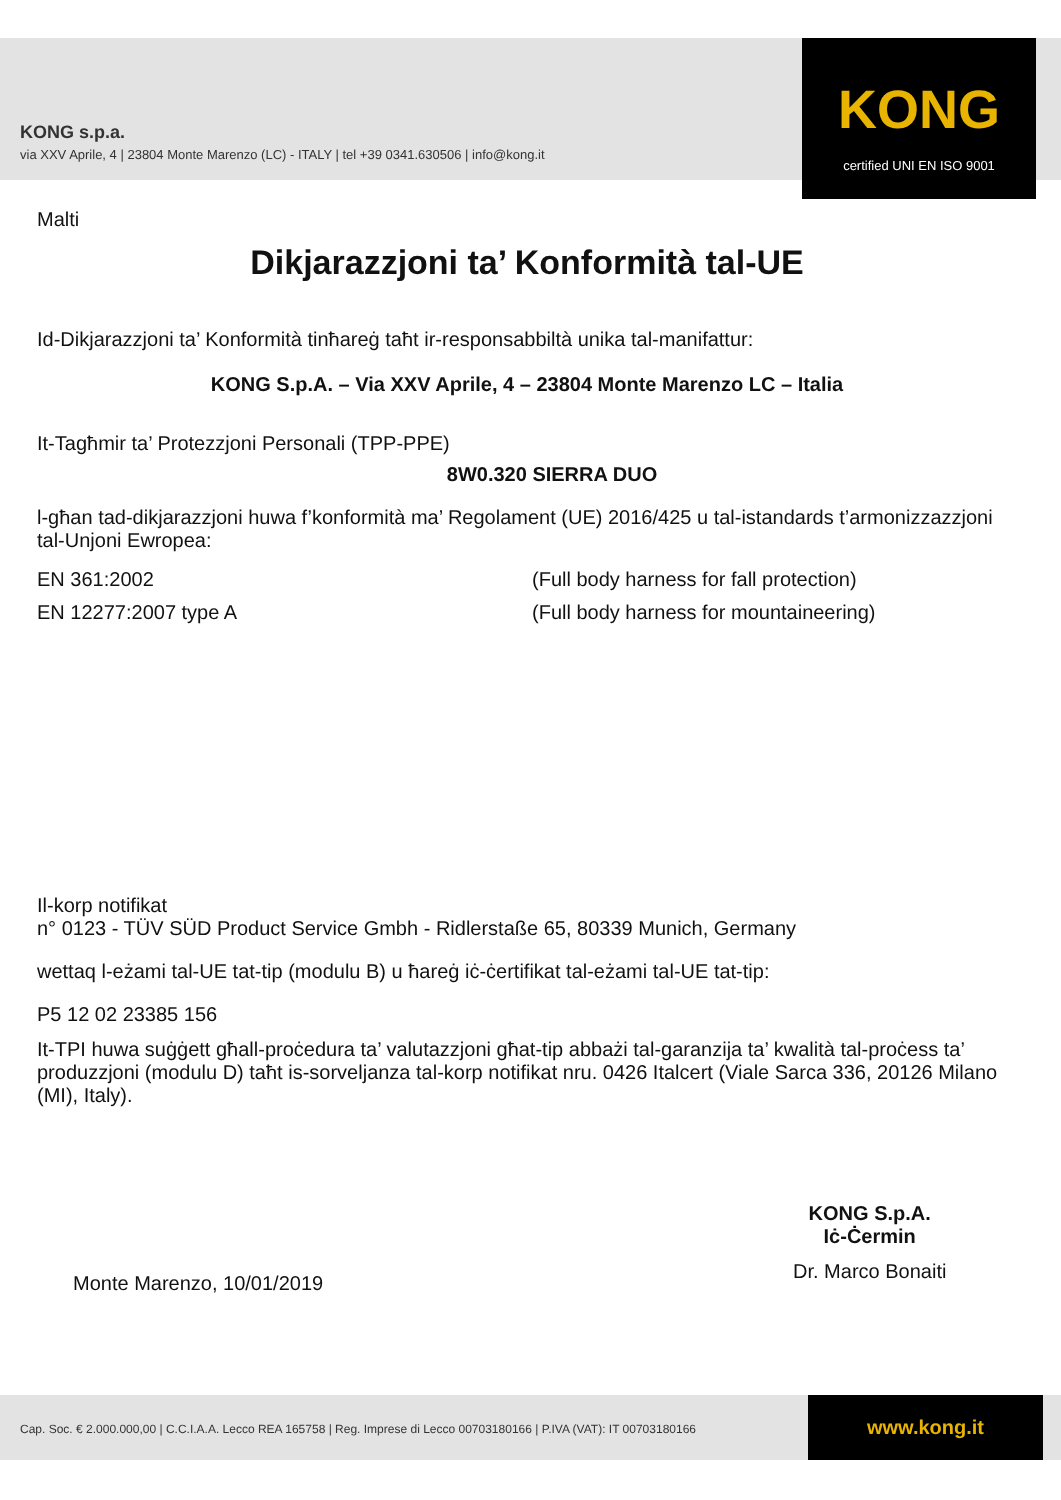KONG s.p.a.
via XXV Aprile, 4 | 23804 Monte Marenzo (LC) - ITALY | tel +39 0341.630506 | info@kong.it
KONG
certified UNI EN ISO 9001
Malti
Dikjarazzjoni ta’ Konformità tal-UE
Id-Dikjarazzjoni ta’ Konformità tinħareġ taħt ir-responsabbiltà unika tal-manifattur:
KONG S.p.A. – Via XXV Aprile, 4 – 23804 Monte Marenzo LC – Italia
It-Tagħmir ta’ Protezzjoni Personali (TPP-PPE)
8W0.320 SIERRA DUO
l-għan tad-dikjarazzjoni huwa f’konformità ma’ Regolament (UE) 2016/425 u tal-istandards t’armonizzazzjoni tal-Unjoni Ewropea:
EN 361:2002 (Full body harness for fall protection)
EN 12277:2007 type A (Full body harness for mountaineering)
Il-korp notifikat
n° 0123 - TÜV SÜD Product Service Gmbh - Ridlerstaße 65, 80339 Munich, Germany
wettaq l-eżami tal-UE tat-tip (modulu B) u ħareġ iċ-ċertifikat tal-eżami tal-UE tat-tip:
P5 12 02 23385 156
It-TPI huwa suġġett għall-proċedura ta’ valutazzjoni għat-tip abbażi tal-garanzija ta’ kwalità tal-proċess ta’ produzzjoni (modulu D) taħt is-sorveljanza tal-korp notifikat nru. 0426 Italcert (Viale Sarca 336, 20126 Milano (MI), Italy).
Monte Marenzo, 10/01/2019
KONG S.p.A.
Iċ-Ċermin
Dr. Marco Bonaiti
Cap. Soc. € 2.000.000,00 | C.C.I.A.A. Lecco REA 165758 | Reg. Imprese di Lecco 00703180166 | P.IVA (VAT): IT 00703180166
www.kong.it